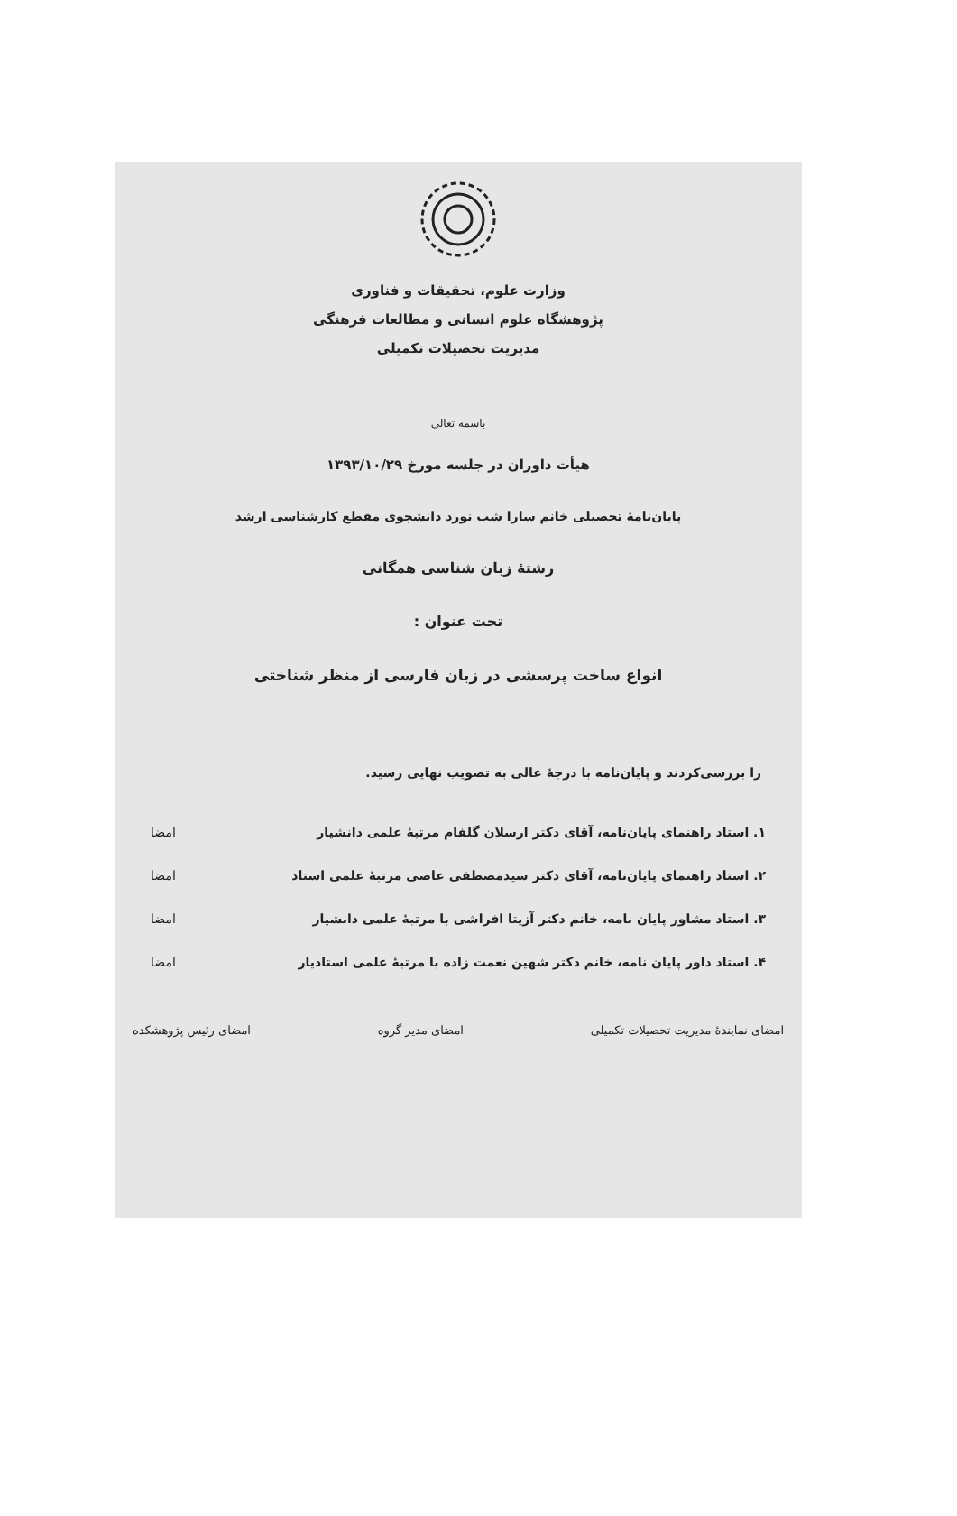وزارت علوم، تحقیقات و فناوری
پژوهشگاه علوم انسانی و مطالعات فرهنگی
مدیریت تحصیلات تکمیلی
باسمه تعالی
هیأت داوران در جلسه مورخ ۱۳۹۳/۱۰/۲۹
پایان‌نامهٔ تحصیلی خانم سارا شب نورد دانشجوی مقطع کارشناسی ارشد
رشتهٔ زبان شناسی همگانی
تحت عنوان :
انواع ساخت پرسشی در زبان فارسی از منظر شناختی
را بررسی‌کردند و پایان‌نامه با درجهٔ عالی به تصویب نهایی رسید.
۱. استاد راهنمای پایان‌نامه، آقای دکتر ارسلان گلفام مرتبهٔ علمی دانشیار امضا
۲. استاد راهنمای پایان‌نامه، آقای دکتر سیدمصطفی عاصی مرتبهٔ علمی استاد امضا
۳. استاد مشاور پایان نامه، خانم دکتر آزیتا افراشی با مرتبهٔ علمی دانشیار امضا
۴. استاد داور پایان نامه، خانم دکتر شهین نعمت زاده با مرتبهٔ علمی استادیار امضا
امضای نمایندهٔ مدیریت تحصیلات تکمیلی امضای مدیر گروه امضای رئیس پژوهشکده